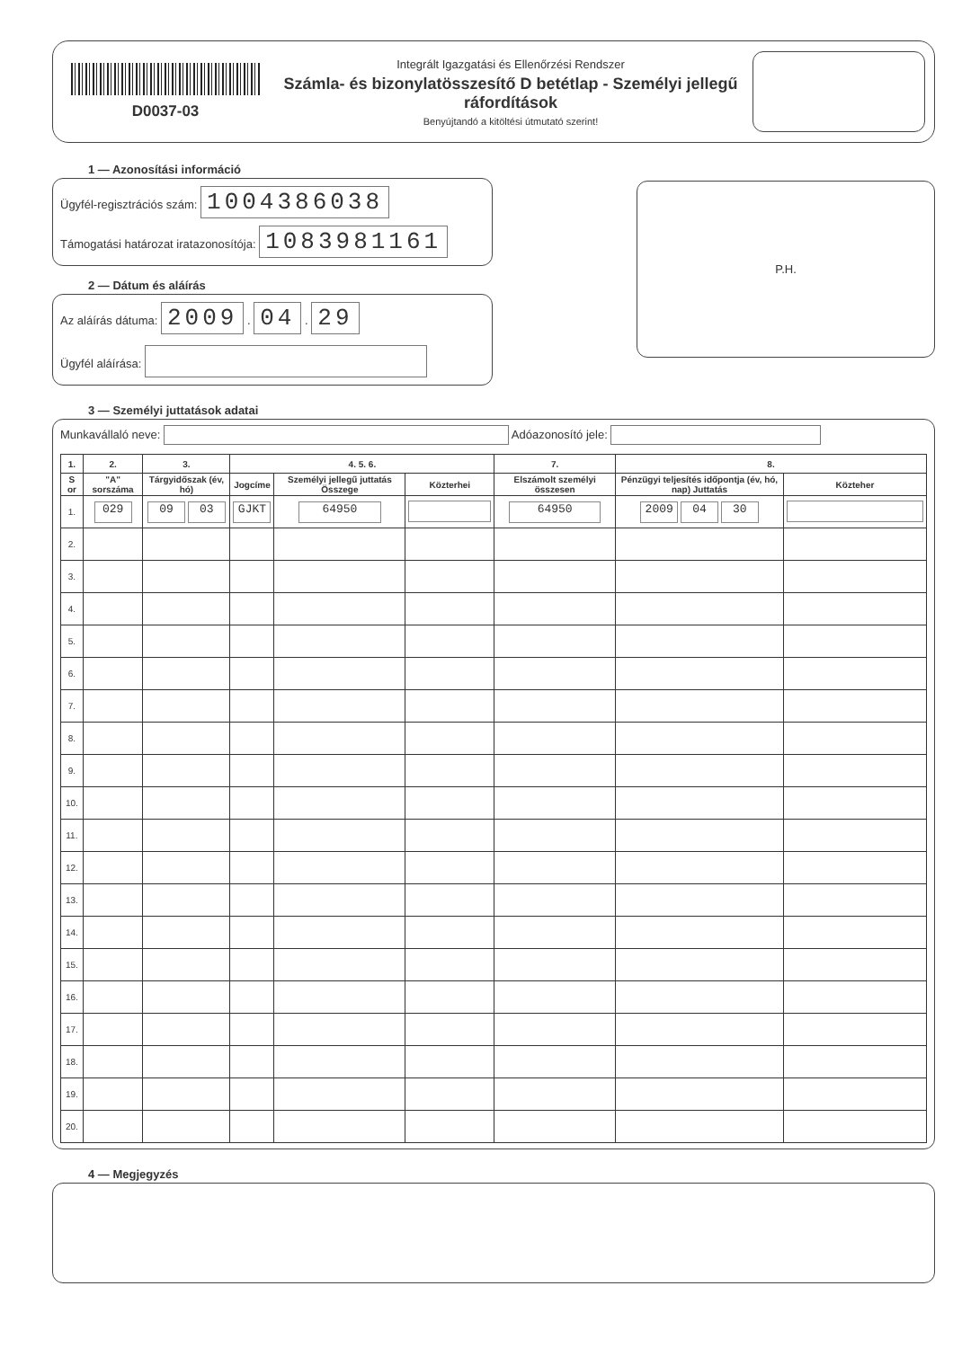D0037-03
Integrált Igazgatási és Ellenőrzési Rendszer
Számla- és bizonylatösszesítő D betétlap - Személyi jellegű ráfordítások
Benyújtandó a kitöltési útmutató szerint!
1 — Azonosítási információ
Ügyfél-regisztrációs szám: 1004386038
Támogatási határozat iratazonosítója: 1083981161
2 — Dátum és aláírás
Az aláírás dátuma: 2009 . 04 . 29
Ügyfél aláírása:
P.H.
3 — Személyi juttatások adatai
Munkavállaló neve: Adóazonosító jele:
| 1. | 2. | 3. | 4. 5. 6. | | | 7. | 8. | |
| --- | --- | --- | --- | --- | --- | --- | --- | --- |
| S or | "A" sorszáma | Tárgyidőszak (év, hó) | Jogcíme | Személyi jellegű juttatás Összege | Közterhei | Elszámolt személyi összesen | Pénzügyi teljesítés időpontja (év, hó, nap) Juttatás | Közteher |
| 1. | 029 | 09 03 | GJKT | 64950 | | 64950 | 2009 04 30 | |
| 2. | | | | | | | | |
| 3. | | | | | | | | |
| 4. | | | | | | | | |
| 5. | | | | | | | | |
| 6. | | | | | | | | |
| 7. | | | | | | | | |
| 8. | | | | | | | | |
| 9. | | | | | | | | |
| 10. | | | | | | | | |
| 11. | | | | | | | | |
| 12. | | | | | | | | |
| 13. | | | | | | | | |
| 14. | | | | | | | | |
| 15. | | | | | | | | |
| 16. | | | | | | | | |
| 17. | | | | | | | | |
| 18. | | | | | | | | |
| 19. | | | | | | | | |
| 20. | | | | | | | | |
4 — Megjegyzés